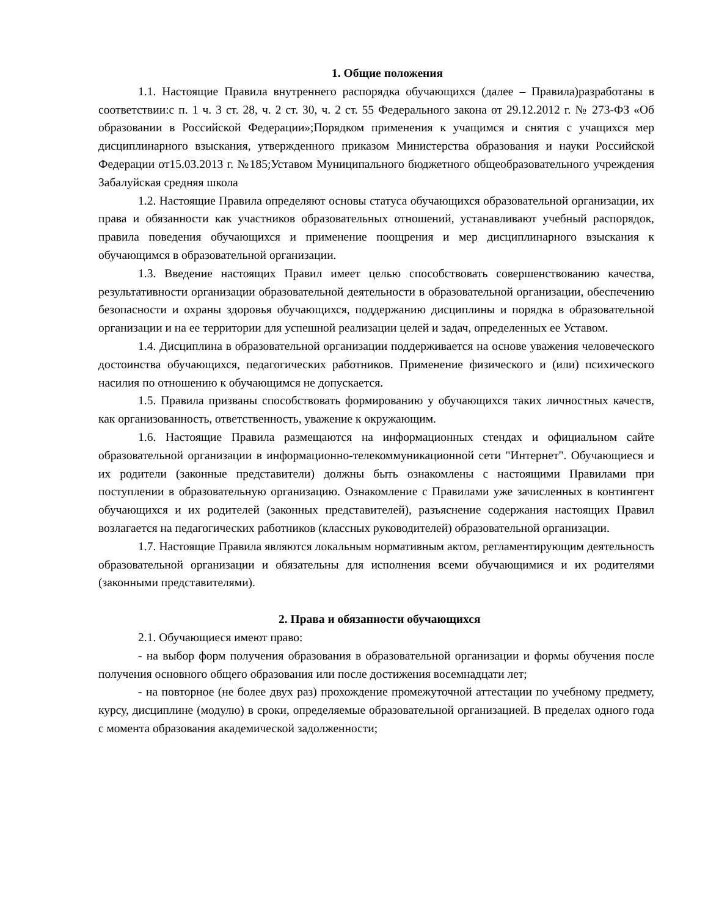1. Общие положения
1.1. Настоящие Правила внутреннего распорядка обучающихся (далее – Правила)разработаны в соответствии:с п. 1 ч. 3 ст. 28, ч. 2 ст. 30, ч. 2 ст. 55 Федерального закона от 29.12.2012 г. № 273-ФЗ «Об образовании в Российской Федерации»;Порядком применения к учащимся и снятия с учащихся мер дисциплинарного взыскания, утвержденного приказом Министерства образования и науки Российской Федерации от15.03.2013 г. №185;Уставом Муниципального бюджетного общеобразовательного учреждения Забалуйская средняя школа
1.2. Настоящие Правила определяют основы статуса обучающихся образовательной организации, их права и обязанности как участников образовательных отношений, устанавливают учебный распорядок, правила поведения обучающихся и применение поощрения и мер дисциплинарного взыскания к обучающимся в образовательной организации.
1.3. Введение настоящих Правил имеет целью способствовать совершенствованию качества, результативности организации образовательной деятельности в образовательной организации, обеспечению безопасности и охраны здоровья обучающихся, поддержанию дисциплины и порядка в образовательной организации и на ее территории для успешной реализации целей и задач, определенных ее Уставом.
1.4. Дисциплина в образовательной организации поддерживается на основе уважения человеческого достоинства обучающихся, педагогических работников. Применение физического и (или) психического насилия по отношению к обучающимся не допускается.
1.5. Правила призваны способствовать формированию у обучающихся таких личностных качеств, как организованность, ответственность, уважение к окружающим.
1.6. Настоящие Правила размещаются на информационных стендах и официальном сайте образовательной организации в информационно-телекоммуникационной сети "Интернет". Обучающиеся и их родители (законные представители) должны быть ознакомлены с настоящими Правилами при поступлении в образовательную организацию. Ознакомление с Правилами уже зачисленных в контингент обучающихся и их родителей (законных представителей), разъяснение содержания настоящих Правил возлагается на педагогических работников (классных руководителей) образовательной организации.
1.7. Настоящие Правила являются локальным нормативным актом, регламентирующим деятельность образовательной организации и обязательны для исполнения всеми обучающимися и их родителями (законными представителями).
2. Права и обязанности обучающихся
2.1. Обучающиеся имеют право:
- на выбор форм получения образования в образовательной организации и формы обучения после получения основного общего образования или после достижения восемнадцати лет;
- на повторное (не более двух раз) прохождение промежуточной аттестации по учебному предмету, курсу, дисциплине (модулю) в сроки, определяемые образовательной организацией. В пределах одного года с момента образования академической задолженности;